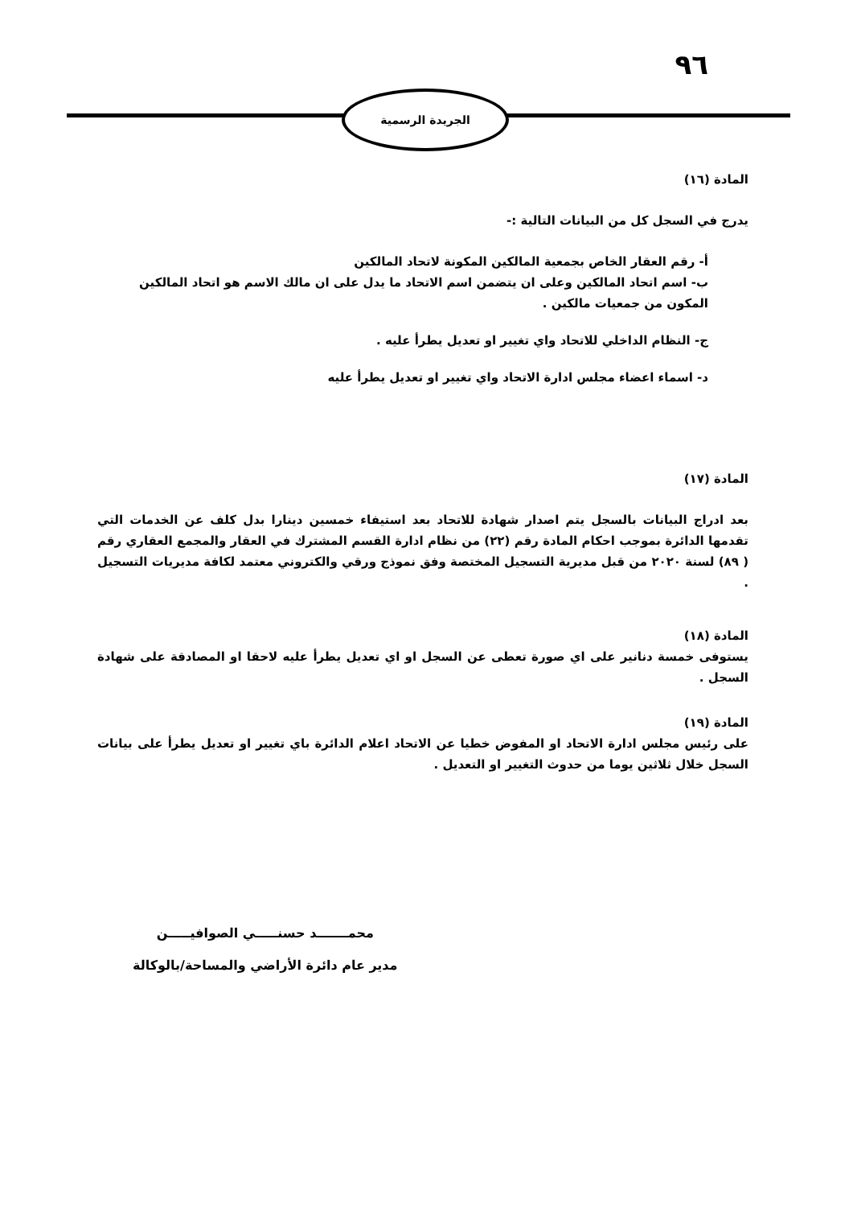٩٦
الجريدة الرسمية
المادة (١٦)
يدرج في السجل كل من البيانات التالية :-
أ- رقم العقار الخاص بجمعية المالكين المكونة لاتحاد المالكين
ب- اسم اتحاد المالكين وعلى ان يتضمن اسم الاتحاد ما يدل على ان مالك الاسم هو اتحاد المالكين المكون من جمعيات مالكين .
ج- النظام الداخلي للاتحاد واي تغيير او تعديل يطرأ عليه .
د- اسماء اعضاء مجلس ادارة الاتحاد واي تغيير او تعديل يطرأ عليه
المادة (١٧)
بعد ادراج البيانات بالسجل يتم اصدار شهادة للاتحاد بعد استيفاء خمسين دينارا بدل كلف عن الخدمات التي تقدمها الدائرة بموجب احكام المادة رقم (٢٢) من نظام ادارة القسم المشترك في العقار والمجمع العقاري رقم ( ٨٩) لسنة ٢٠٢٠ من قبل مديرية التسجيل المختصة وفق نموذج ورقي والكتروني معتمد لكافة مديريات التسجيل .
المادة (١٨)
يستوفى خمسة دنانير على اي صورة تعطى عن السجل او اي تعديل يطرأ عليه لاحقا او المصادقة على شهادة السجل .
المادة (١٩)
على رئيس مجلس ادارة الاتحاد او المفوض خطيا عن الاتحاد اعلام الدائرة باي تغيير او تعديل يطرأ على بيانات السجل خلال ثلاثين يوما من حدوث التغيير او التعديل .
محمـــــــد حسنـــــي الصوافيـــــن
مدير عام دائرة الأراضي والمساحة/بالوكالة